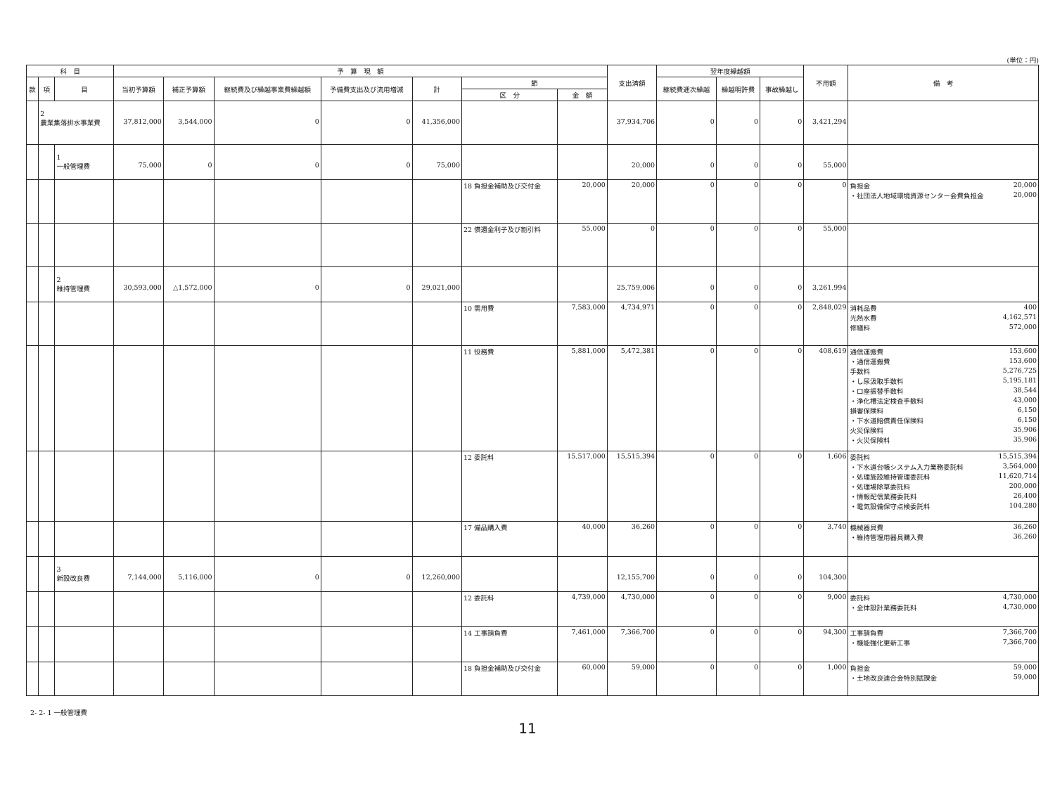(単位：円)
| 科 目 | | | 予 算 現 額 | | | | | | | 支出済額 | 翌年度繰越額 | | | 不用額 | 備 考 |
| --- | --- | --- | --- | --- | --- | --- | --- | --- | --- | --- | --- | --- | --- | --- | --- |
| 款 | 項 | 目 | 当初予算額 | 補正予算額 | 継続費及び繰越事業費繰越額 | 予備費支出及び流用増減 | 計 | 節 | | | 継続費逓次繰越 | 繰越明許費 | 事故繰越し | | |
| | | | | | | | | 区 分 | 金 額 | | | | | | |
| | 2 農業集落排水事業費 | | 37,812,000 | 3,544,000 | 0 | 0 | 41,356,000 | | | 37,934,706 | 0 | 0 | 0 | 3,421,294 | |
| | | 1 一般管理費 | 75,000 | 0 | 0 | 0 | 75,000 | | | 20,000 | 0 | 0 | 0 | 55,000 | |
| | | | | | | | | 18 負担金補助及び交付金 | 20,000 | 20,000 | 0 | 0 | 0 | 0 | 負担金 20,000 ・社団法人地域環境資源センター会費負担金 20,000 |
| | | | | | | | | 22 償還金利子及び割引料 | 55,000 | 0 | 0 | 0 | 0 | 55,000 | |
| | | 2 維持管理費 | 30,593,000 | △1,572,000 | 0 | 0 | 29,021,000 | | | 25,759,006 | 0 | 0 | 0 | 3,261,994 | |
| | | | | | | | | 10 需用費 | 7,583,000 | 4,734,971 | 0 | 0 | 0 | 2,848,029 | 消耗品費 400 光熱水費 4,162,571 修繕料 572,000 |
| | | | | | | | | 11 役務費 | 5,881,000 | 5,472,381 | 0 | 0 | 0 | 408,619 | 通信運搬費 153,600 ・通信運搬費 153,600 手数料 5,276,725 ・し尿汲取手数料 5,195,181 ・口座振替手数料 38,544 ・浄化槽法定検査手数料 43,000 損害保険料 6,150 ・下水道賠償責任保険料 6,150 火災保険料 35,906 ・火災保険料 35,906 |
| | | | | | | | | 12 委託料 | 15,517,000 | 15,515,394 | 0 | 0 | 0 | 1,606 | 委託料 15,515,394 ・下水道台帳システム入力業務委託料 3,564,000 ・処理施設維持管理委託料 11,620,714 ・処理場除草委託料 200,000 ・情報配信業務委託料 26,400 ・電気設備保守点検委託料 104,280 |
| | | | | | | | | 17 備品購入費 | 40,000 | 36,260 | 0 | 0 | 0 | 3,740 | 機械器具費 36,260 ・維持管理用器具購入費 36,260 |
| | | 3 新設改良費 | 7,144,000 | 5,116,000 | 0 | 0 | 12,260,000 | | | 12,155,700 | 0 | 0 | 0 | 104,300 | |
| | | | | | | | | 12 委託料 | 4,739,000 | 4,730,000 | 0 | 0 | 0 | 9,000 | 委託料 4,730,000 ・全体設計業務委託料 4,730,000 |
| | | | | | | | | 14 工事請負費 | 7,461,000 | 7,366,700 | 0 | 0 | 0 | 94,300 | 工事請負費 7,366,700 ・機能強化更新工事 7,366,700 |
| | | | | | | | | 18 負担金補助及び交付金 | 60,000 | 59,000 | 0 | 0 | 0 | 1,000 | 負担金 59,000 ・土地改良連合会特別賦課金 59,000 |
2- 2- 1 一般管理費
11